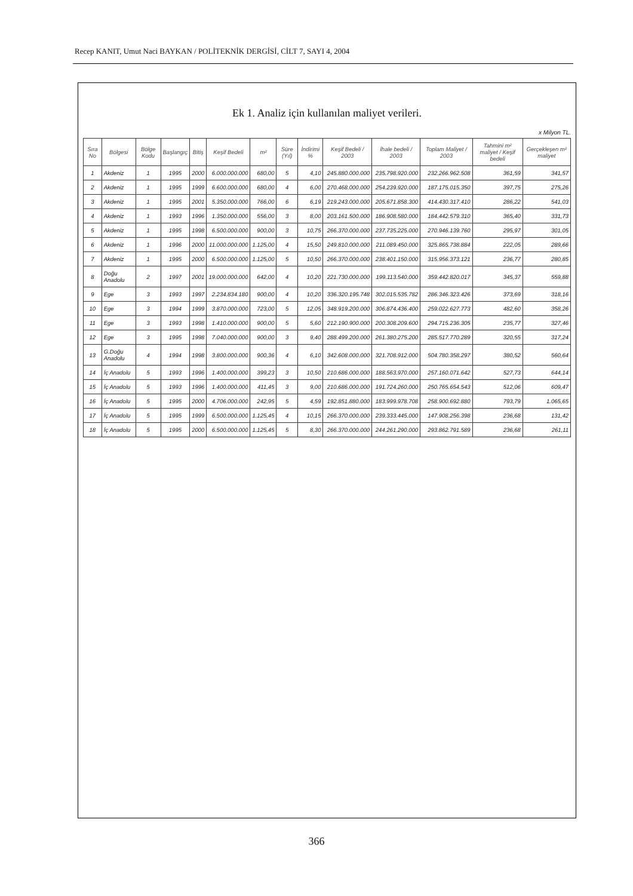Recep KANIT, Umut Naci BAYKAN / POLİTEKNİK DERGİSİ, CİLT 7, SAYI 4, 2004
Ek 1. Analiz için kullanılan maliyet verileri.
x Milyon TL.
| Sıra No | Bölgesi | Bölge Kodu | Başlangıç | Bitiş | Keşif Bedeli | m² | Süre (Yıl) | İndirimi % | Keşif Bedeli / 2003 | İhale bedeli / 2003 | Toplam Maliyet / 2003 | Tahmini m² maliyet / Keşif bedeli | Gerçekleşen m² maliyet |
| --- | --- | --- | --- | --- | --- | --- | --- | --- | --- | --- | --- | --- | --- |
| 1 | Akdeniz | 1 | 1995 | 2000 | 6.000.000.000 | 680,00 | 5 | 4,10 | 245.880.000.000 | 235.798.920.000 | 232.266.962.508 | 361,59 | 341,57 |
| 2 | Akdeniz | 1 | 1995 | 1999 | 6.600.000.000 | 680,00 | 4 | 6,00 | 270.468.000.000 | 254.239.920.000 | 187.175.015.350 | 397,75 | 275,26 |
| 3 | Akdeniz | 1 | 1995 | 2001 | 5.350.000.000 | 766,00 | 6 | 6,19 | 219.243.000.000 | 205.671.858.300 | 414.430.317.410 | 286,22 | 541,03 |
| 4 | Akdeniz | 1 | 1993 | 1996 | 1.350.000.000 | 556,00 | 3 | 8,00 | 203.161.500.000 | 186.908.580.000 | 184.442.579.310 | 365,40 | 331,73 |
| 5 | Akdeniz | 1 | 1995 | 1998 | 6.500.000.000 | 900,00 | 3 | 10,75 | 266.370.000.000 | 237.735.225.000 | 270.946.139.760 | 295,97 | 301,05 |
| 6 | Akdeniz | 1 | 1996 | 2000 | 11.000.000.000 | 1.125,00 | 4 | 15,50 | 249.810.000.000 | 211.089.450.000 | 325.865.738.884 | 222,05 | 289,66 |
| 7 | Akdeniz | 1 | 1995 | 2000 | 6.500.000.000 | 1.125,00 | 5 | 10,50 | 266.370.000.000 | 238.401.150.000 | 315.956.373.121 | 236,77 | 280,85 |
| 8 | Doğu Anadolu | 2 | 1997 | 2001 | 19.000.000.000 | 642,00 | 4 | 10,20 | 221.730.000.000 | 199.113.540.000 | 359.442.820.017 | 345,37 | 559,88 |
| 9 | Ege | 3 | 1993 | 1997 | 2.234.834.180 | 900,00 | 4 | 10,20 | 336.320.195.748 | 302.015.535.782 | 286.346.323.426 | 373,69 | 318,16 |
| 10 | Ege | 3 | 1994 | 1999 | 3.870.000.000 | 723,00 | 5 | 12,05 | 348.919.200.000 | 306.874.436.400 | 259.022.627.773 | 482,60 | 358,26 |
| 11 | Ege | 3 | 1993 | 1998 | 1.410.000.000 | 900,00 | 5 | 5,60 | 212.190.900.000 | 200.308.209.600 | 294.715.236.305 | 235,77 | 327,46 |
| 12 | Ege | 3 | 1995 | 1998 | 7.040.000.000 | 900,00 | 3 | 9,40 | 288.499.200.000 | 261.380.275.200 | 285.517.770.289 | 320,55 | 317,24 |
| 13 | G.Doğu Anadolu | 4 | 1994 | 1998 | 3.800.000.000 | 900,36 | 4 | 6,10 | 342.608.000.000 | 321.708.912.000 | 504.780.358.297 | 380,52 | 560,64 |
| 14 | İç Anadolu | 5 | 1993 | 1996 | 1.400.000.000 | 399,23 | 3 | 10,50 | 210.686.000.000 | 188.563.970.000 | 257.160.071.642 | 527,73 | 644,14 |
| 15 | İç Anadolu | 5 | 1993 | 1996 | 1.400.000.000 | 411,45 | 3 | 9,00 | 210.686.000.000 | 191.724.260.000 | 250.765.654.543 | 512,06 | 609,47 |
| 16 | İç Anadolu | 5 | 1995 | 2000 | 4.706.000.000 | 242,95 | 5 | 4,59 | 192.851.880.000 | 183.999.978.708 | 258.900.692.880 | 793,79 | 1.065,65 |
| 17 | İç Anadolu | 5 | 1995 | 1999 | 6.500.000.000 | 1.125,45 | 4 | 10,15 | 266.370.000.000 | 239.333.445.000 | 147.908.256.398 | 236,68 | 131,42 |
| 18 | İç Anadolu | 5 | 1995 | 2000 | 6.500.000.000 | 1.125,45 | 5 | 8,30 | 266.370.000.000 | 244.261.290.000 | 293.862.791.589 | 236,68 | 261,11 |
366